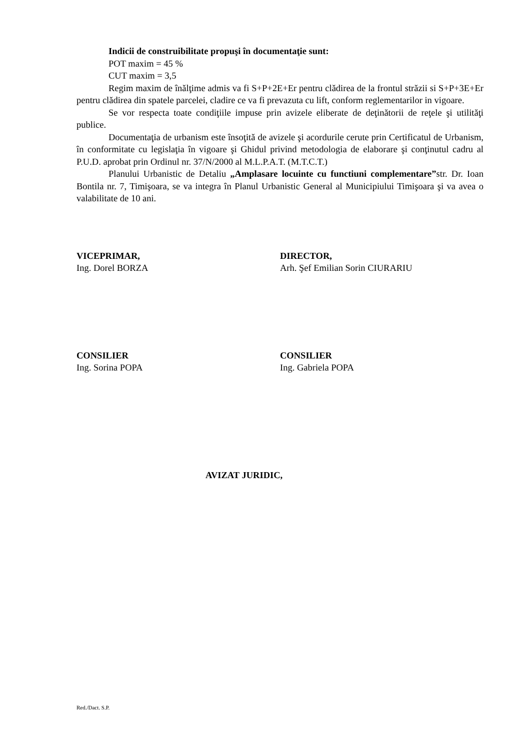Indicii de construibilitate propuşi în documentaţie sunt:
POT maxim = 45 %
CUT maxim = 3,5
Regim maxim de înălţime admis va fi S+P+2E+Er pentru clădirea de la frontul străzii si S+P+3E+Er pentru clădirea din spatele parcelei, cladire ce va fi prevazuta cu lift, conform reglementarilor in vigoare.
Se vor respecta toate condiţiile impuse prin avizele eliberate de deţinătorii de reţele şi utilităţi publice.
Documentaţia de urbanism este însoţită de avizele şi acordurile cerute prin Certificatul de Urbanism, în conformitate cu legislaţia în vigoare şi Ghidul privind metodologia de elaborare şi conţinutul cadru al P.U.D. aprobat prin Ordinul nr. 37/N/2000 al M.L.P.A.T. (M.T.C.T.)
Planului Urbanistic de Detaliu „Amplasare locuinte cu functiuni complementare”str. Dr. Ioan Bontila nr. 7, Timişoara, se va integra în Planul Urbanistic General al Municipiului Timişoara şi va avea o valabilitate de 10 ani.
VICEPRIMAR,
Ing. Dorel BORZA
DIRECTOR,
Arh. Şef Emilian Sorin CIURARIU
CONSILIER
Ing. Sorina POPA
CONSILIER
Ing. Gabriela POPA
AVIZAT JURIDIC,
Red./Dact. S.P.